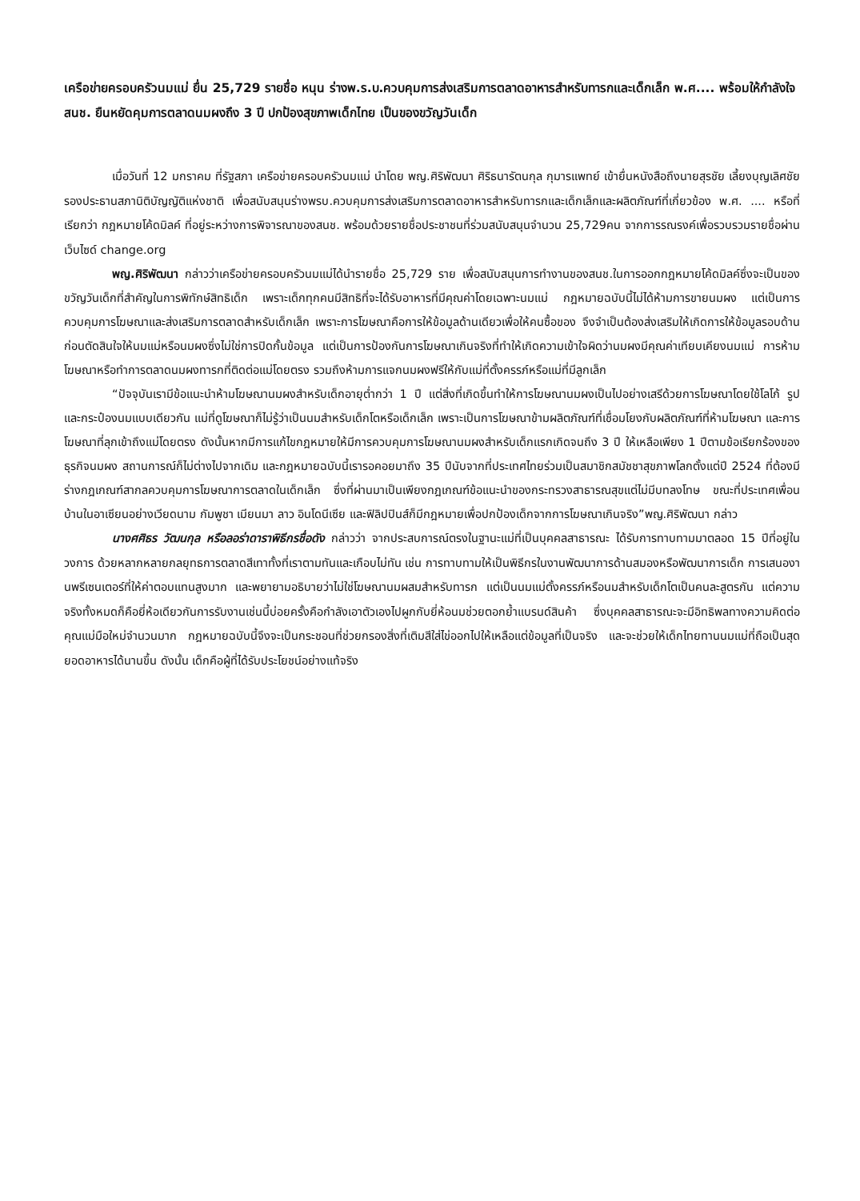เครือข่ายครอบครัวนมแม่ ยื่น 25,729 รายชื่อ หนุน ร่างพ.ร.บ.ควบคุมการส่งเสริมการตลาดอาหารสำหรับทารกและเด็กเล็ก พ.ศ.... พร้อมให้กำลังใจ สนช. ยืนหยัดคุมการตลาดนมผงถึง 3 ปี ปกป้องสุขภาพเด็กไทย เป็นของขวัญวันเด็ก
เมื่อวันที่ 12 มกราคม ที่รัฐสภา เครือข่ายครอบครัวนมแม่ นำโดย พญ.ศิริพัฒนา ศิริธนารัตนกุล กุมารแพทย์ เข้ายื่นหนังสือถึงนายสุรชัย เลี้ยงบุญเลิศชัย รองประธานสภานิติบัญญัติแห่งชาติ เพื่อสนับสนุนร่างพรบ.ควบคุมการส่งเสริมการตลาดอาหารสำหรับทารกและเด็กเล็กและผลิตภัณฑ์ที่เกี่ยวข้อง พ.ศ. .... หรือที่เรียกว่า กฎหมายโค้ดมิลค์ ที่อยู่ระหว่างการพิจารณาของสนช. พร้อมด้วยรายชื่อประชาชนที่ร่วมสนับสนุนจำนวน 25,729คน จากการรณรงค์เพื่อรวบรวมรายชื่อผ่านเว็บไซด์ change.org
พญ.ศิริพัฒนา กล่าวว่าเครือข่ายครอบครัวนมแม่ได้นำรายชื่อ 25,729 ราย เพื่อสนับสนุนการทำงานของสนช.ในการออกกฎหมายโค้ดมิลค์ซึ่งจะเป็นของขวัญวันเด็กที่สำคัญในการพิทักษ์สิทธิเด็ก เพราะเด็กทุกคนมีสิทธิที่จะได้รับอาหารที่มีคุณค่าโดยเฉพาะนมแม่ กฎหมายฉบับนี้ไม่ได้ห้ามการขายนมผง แต่เป็นการควบคุมการโฆษณาและส่งเสริมการตลาดสำหรับเด็กเล็ก เพราะการโฆษณาคือการให้ข้อมูลด้านเดียวเพื่อให้คนซื้อของ จึงจำเป็นต้องส่งเสริมให้เกิดการให้ข้อมูลรอบด้านก่อนตัดสินใจให้นมแม่หรือนมผงซึ่งไม่ใช่การปิดกั้นข้อมูล แต่เป็นการป้องกันการโฆษณาเกินจริงที่ทำให้เกิดความเข้าใจผิดว่านมผงมีคุณค่าเทียบเคียงนมแม่ การห้ามโฆษณาหรือทำการตลาดนมผงทารกที่ติดต่อแม่โดยตรง รวมถึงห้ามการแจกนมผงฟรีให้กับแม่ที่ตั้งครรภ์หรือแม่ที่มีลูกเล็ก
“ปัจจุบันเรามีข้อแนะนำห้ามโฆษณานมผงสำหรับเด็กอายุต่ำกว่า 1 ปี แต่สิ่งที่เกิดขึ้นทำให้การโฆษณานมผงเป็นไปอย่างเสรีด้วยการโฆษณาโดยใช้โลโก้ รูปและกระป๋องนมแบบเดียวกัน แม่ที่ดูโฆษณาก็ไม่รู้ว่าเป็นนมสำหรับเด็กโตหรือเด็กเล็ก เพราะเป็นการโฆษณาข้ามผลิตภัณฑ์ที่เชื่อมโยงกับผลิตภัณฑ์ที่ห้ามโฆษณา และการโฆษณาที่ลุกเข้าถึงแม่โดยตรง ดังนั้นหากมีการแก้ไขกฎหมายให้มีการควบคุมการโฆษณานมผงสำหรับเด็กแรกเกิดจนถึง 3 ปี ให้เหลือเพียง 1 ปีตามข้อเรียกร้องของธุรกิจนมผง สถานการณ์ก็ไม่ต่างไปจากเดิม และกฎหมายฉบับนี้เรารอคอยมาถึง 35 ปีนับจากที่ประเทศไทยร่วมเป็นสมาชิกสมัชชาสุขภาพโลกตั้งแต่ปี 2524 ที่ต้องมีร่างกฎเกณฑ์สากลควบคุมการโฆษณาการตลาดในเด็กเล็ก ซึ่งที่ผ่านมาเป็นเพียงกฎเกณฑ์ข้อแนะนำของกระทรวงสาธารณสุขแต่ไม่มีบทลงโทษ ขณะที่ประเทศเพื่อนบ้านในอาเซียนอย่างเวียดนาม กัมพูชา เมียนมา ลาว อินโดนีเซีย และฟิลิปปินส์ก็มีกฎหมายเพื่อปกป้องเด็กจากการโฆษณาเกินจริง”พญ.ศิริพัฒนา กล่าว
นางศศิธร วัฒนกุล หรือลอร่าดาราพิธีกรชื่อดัง กล่าวว่า จากประสบการณ์ตรงในฐานะแม่ที่เป็นบุคคลสาธารณะ ได้รับการทาบทามมาตลอด 15 ปีที่อยู่ในวงการ ด้วยหลากหลายกลยุทธการตลาดสีเทาทั้งที่เราตามทันและเกือบไม่ทัน เช่น การทาบทามให้เป็นพิธีกรในงานพัฒนาการด้านสมองหรือพัฒนาการเด็ก การเสนองานพรีเซนเตอร์ที่ให้ค่าตอบแทนสูงมาก และพยายามอธิบายว่าไม่ใช่โฆษณานมผสมสำหรับทารก แต่เป็นนมแม่ตั้งครรภ์หรือนมสำหรับเด็กโตเป็นคนละสูตรกัน แต่ความจริงทั้งหมดก็คือยี่ห้อเดียวกันการรับงานเช่นนี้บ่อยครั้งคือกำลังเอาตัวเองไปผูกกับยี่ห้อนมช่วยตอกย้ำแบรนด์สินค้า ซึ่งบุคคลสาธารณะจะมีอิทธิพลทางความคิดต่อคุณแม่มือใหม่จำนวนมาก กฎหมายฉบับนี้จึงจะเป็นกระชอนที่ช่วยกรองสิ่งที่เติมสีใส่ไข่ออกไปให้เหลือแต่ข้อมูลที่เป็นจริง และจะช่วยให้เด็กไทยทานนมแม่ที่ถือเป็นสุดยอดอาหารได้นานขึ้น ดังนั้น เด็กคือผู้ที่ได้รับประโยชน์อย่างแท้จริง